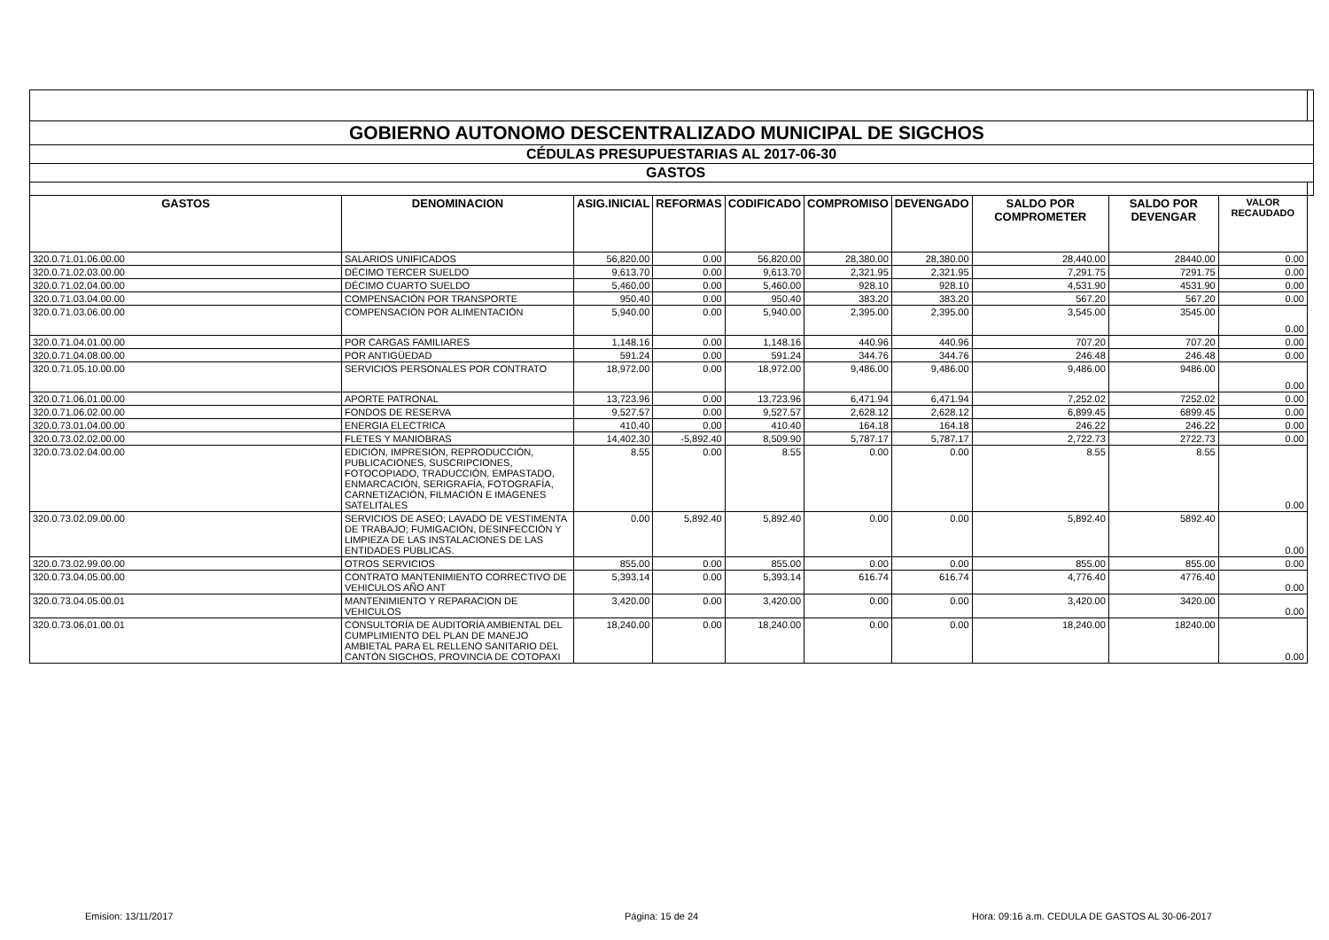| GOBIERNO AUTONOMO DESCENTRALIZADO MUNICIPAL DE SIGCHOS | | | | | | | | | | |
| CÉDULAS PRESUPUESTARIAS AL 2017-06-30 | | | | | | | | | | |
| GASTOS | | | | | | | | | | |
| GASTOS | DENOMINACION | ASIG.INICIAL | REFORMAS | CODIFICADO | COMPROMISO | DEVENGADO | SALDO POR COMPROMETER | SALDO POR DEVENGAR | VALOR RECAUDADO | |
| 320.0.71.01.06.00.00 | SALARIOS UNIFICADOS | 56,820.00 | 0.00 | 56,820.00 | 28,380.00 | 28,380.00 | 28,440.00 | 28440.00 | 0.00 | |
| 320.0.71.02.03.00.00 | DÉCIMO TERCER SUELDO | 9,613.70 | 0.00 | 9,613.70 | 2,321.95 | 2,321.95 | 7,291.75 | 7291.75 | 0.00 | |
| 320.0.71.02.04.00.00 | DÉCIMO CUARTO SUELDO | 5,460.00 | 0.00 | 5,460.00 | 928.10 | 928.10 | 4,531.90 | 4531.90 | 0.00 | |
| 320.0.71.03.04.00.00 | COMPENSACIÓN POR TRANSPORTE | 950.40 | 0.00 | 950.40 | 383.20 | 383.20 | 567.20 | 567.20 | 0.00 | |
| 320.0.71.03.06.00.00 | COMPENSACIÓN POR ALIMENTACIÓN | 5,940.00 | 0.00 | 5,940.00 | 2,395.00 | 2,395.00 | 3,545.00 | 3545.00 | 0.00 | |
| 320.0.71.04.01.00.00 | POR CARGAS FAMILIARES | 1,148.16 | 0.00 | 1,148.16 | 440.96 | 440.96 | 707.20 | 707.20 | 0.00 | |
| 320.0.71.04.08.00.00 | POR ANTIGÜEDAD | 591.24 | 0.00 | 591.24 | 344.76 | 344.76 | 246.48 | 246.48 | 0.00 | |
| 320.0.71.05.10.00.00 | SERVICIOS PERSONALES POR CONTRATO | 18,972.00 | 0.00 | 18,972.00 | 9,486.00 | 9,486.00 | 9,486.00 | 9486.00 | 0.00 | |
| 320.0.71.06.01.00.00 | APORTE PATRONAL | 13,723.96 | 0.00 | 13,723.96 | 6,471.94 | 6,471.94 | 7,252.02 | 7252.02 | 0.00 | |
| 320.0.71.06.02.00.00 | FONDOS DE RESERVA | 9,527.57 | 0.00 | 9,527.57 | 2,628.12 | 2,628.12 | 6,899.45 | 6899.45 | 0.00 | |
| 320.0.73.01.04.00.00 | ENERGIA ELECTRICA | 410.40 | 0.00 | 410.40 | 164.18 | 164.18 | 246.22 | 246.22 | 0.00 | |
| 320.0.73.02.02.00.00 | FLETES Y MANIOBRAS | 14,402.30 | -5,892.40 | 8,509.90 | 5,787.17 | 5,787.17 | 2,722.73 | 2722.73 | 0.00 | |
| 320.0.73.02.04.00.00 | EDICIÓN, IMPRESIÓN, REPRODUCCIÓN, PUBLICACIONES, SUSCRIPCIONES, FOTOCOPIADO, TRADUCCIÓN, EMPASTADO, ENMARCACIÓN, SERIGRAFÍA, FOTOGRAFÍA, CARNETIZACIÓN, FILMACIÓN E IMÁGENES SATELITALES | 8.55 | 0.00 | 8.55 | 0.00 | 0.00 | 8.55 | 8.55 | 0.00 | |
| 320.0.73.02.09.00.00 | SERVICIOS DE ASEO; LAVADO DE VESTIMENTA DE TRABAJO; FUMIGACIÓN, DESINFECCIÓN Y LIMPIEZA DE LAS INSTALACIONES DE LAS ENTIDADES PÚBLICAS. | 0.00 | 5,892.40 | 5,892.40 | 0.00 | 0.00 | 5,892.40 | 5892.40 | 0.00 | |
| 320.0.73.02.99.00.00 | OTROS SERVICIOS | 855.00 | 0.00 | 855.00 | 0.00 | 0.00 | 855.00 | 855.00 | 0.00 | |
| 320.0.73.04.05.00.00 | CONTRATO MANTENIMIENTO CORRECTIVO DE VEHICULOS AÑO ANT | 5,393.14 | 0.00 | 5,393.14 | 616.74 | 616.74 | 4,776.40 | 4776.40 | 0.00 | |
| 320.0.73.04.05.00.01 | MANTENIMIENTO Y REPARACION DE VEHICULOS | 3,420.00 | 0.00 | 3,420.00 | 0.00 | 0.00 | 3,420.00 | 3420.00 | 0.00 | |
| 320.0.73.06.01.00.01 | CONSULTORÍA DE AUDITORÍA AMBIENTAL DEL CUMPLIMIENTO DEL PLAN DE MANEJO AMBIETAL PARA EL RELLENO SANITARIO DEL CANTÓN SIGCHOS, PROVINCIA DE COTOPAXI | 18,240.00 | 0.00 | 18,240.00 | 0.00 | 0.00 | 18,240.00 | 18240.00 | 0.00 | |
Emision: 13/11/2017 Página: 15 de 24 Hora: 09:16 a.m. CEDULA DE GASTOS AL 30-06-2017